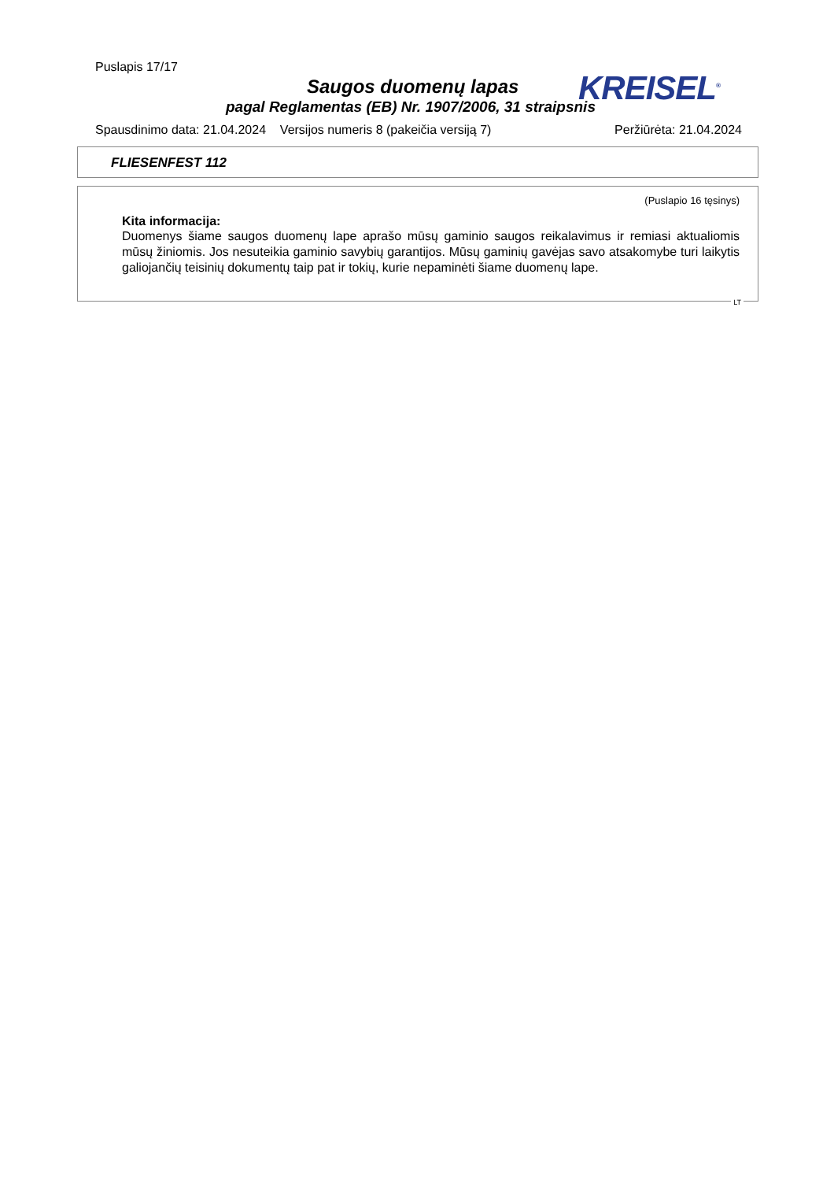Puslapis 17/17
Saugos duomenų lapas KREISEL<sup>®</sup>
pagal Reglamentas (EB) Nr. 1907/2006, 31 straipsnis
Spausdinimo data: 21.04.2024 Versijos numeris 8 (pakeičia versiją 7) Peržiūrėta: 21.04.2024
FLIESENFEST 112
(Puslapio 16 tęsinys)
Kita informacija:
Duomenys šiame saugos duomenų lape aprašo mūsų gaminio saugos reikalavimus ir remiasi aktualiomis mūsų žiniomis. Jos nesuteikia gaminio savybių garantijos. Mūsų gaminių gavėjas savo atsakomybe turi laikytis galiojančių teisinių dokumentų taip pat ir tokių, kurie nepaminėti šiame duomenų lape.
LT